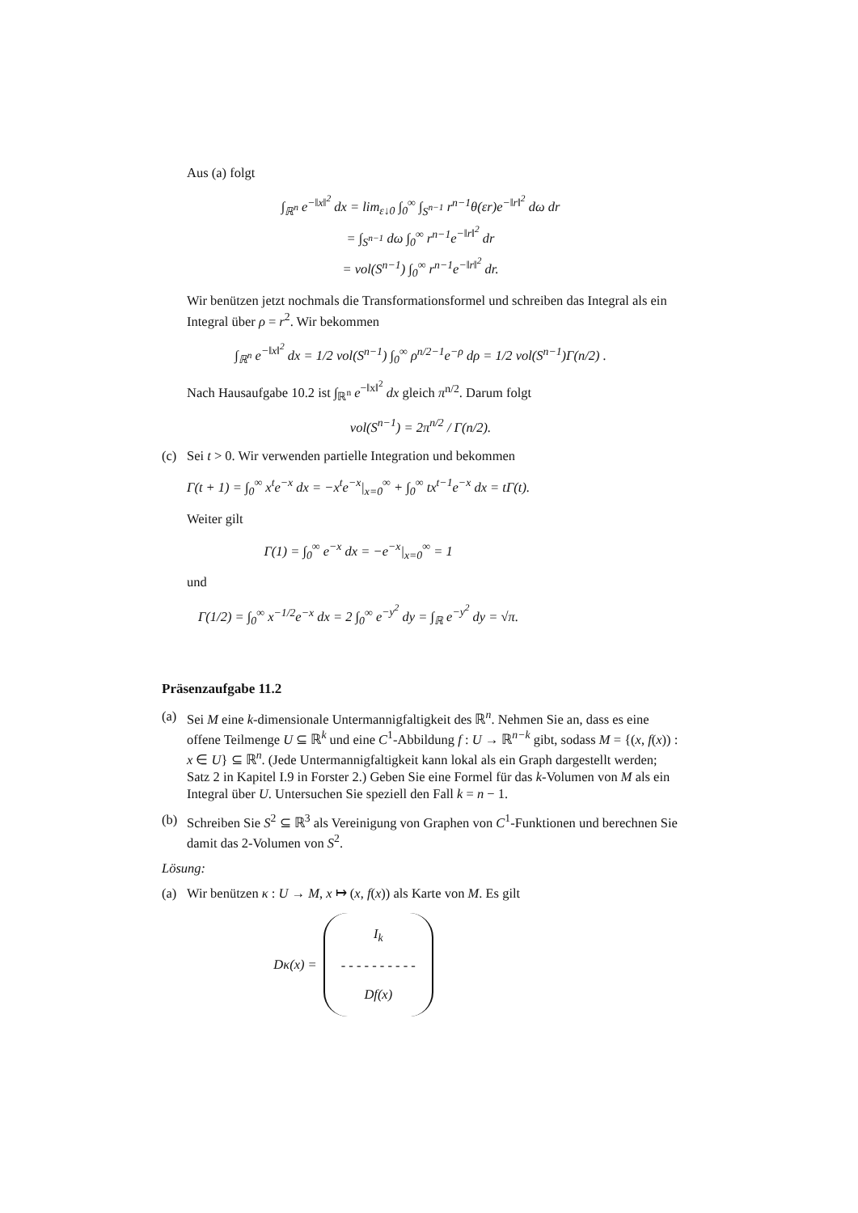Aus (a) folgt
∫<sub>ℝ<sup>n</sup></sub> e<sup>−‖x‖<sup>2</sup></sup> dx = lim<sub>ε↓0</sub> ∫<sub>0</sub><sup>∞</sup> ∫<sub>S<sup>n−1</sup></sub> r<sup>n−1</sup>θ(εr)e<sup>−‖r‖<sup>2</sup></sup> dω dr
= ∫<sub>S<sup>n−1</sup></sub> dω ∫<sub>0</sub><sup>∞</sup> r<sup>n−1</sup>e<sup>−‖r‖<sup>2</sup></sup> dr
= vol(S<sup>n−1</sup>) ∫<sub>0</sub><sup>∞</sup> r<sup>n−1</sup>e<sup>−‖r‖<sup>2</sup></sup> dr.
Wir benützen jetzt nochmals die Transformationsformel und schreiben das Integral als ein Integral über ρ = r<sup>2</sup>. Wir bekommen
∫<sub>ℝ<sup>n</sup></sub> e<sup>−‖x‖<sup>2</sup></sup> dx = 1/2 vol(S<sup>n−1</sup>) ∫<sub>0</sub><sup>∞</sup> ρ<sup>n/2−1</sup>e<sup>−ρ</sup> dρ = 1/2 vol(S<sup>n−1</sup>)Γ(n/2) .
Nach Hausaufgabe 10.2 ist ∫<sub>ℝ<sup>n</sup></sub> e<sup>−‖x‖<sup>2</sup></sup> dx gleich π<sup>n/2</sup>. Darum folgt
vol(S<sup>n−1</sup>) = 2π<sup>n/2</sup> / Γ(n/2).
(c) Sei t > 0. Wir verwenden partielle Integration und bekommen
Γ(t + 1) = ∫<sub>0</sub><sup>∞</sup> x<sup>t</sup>e<sup>−x</sup> dx = −x<sup>t</sup>e<sup>−x</sup>|<sub>x=0</sub><sup>∞</sup> + ∫<sub>0</sub><sup>∞</sup> tx<sup>t−1</sup>e<sup>−x</sup> dx = tΓ(t).
Weiter gilt
Γ(1) = ∫<sub>0</sub><sup>∞</sup> e<sup>−x</sup> dx = −e<sup>−x</sup>|<sub>x=0</sub><sup>∞</sup> = 1
und
Γ(1/2) = ∫<sub>0</sub><sup>∞</sup> x<sup>−1/2</sup>e<sup>−x</sup> dx = 2 ∫<sub>0</sub><sup>∞</sup> e<sup>−y<sup>2</sup></sup> dy = ∫<sub>ℝ</sub> e<sup>−y<sup>2</sup></sup> dy = √π.
Präsenzaufgabe 11.2
(a) Sei M eine k-dimensionale Untermannigfaltigkeit des ℝ<sup>n</sup>. Nehmen Sie an, dass es eine offene Teilmenge U ⊆ ℝ<sup>k</sup> und eine C<sup>1</sup>-Abbildung f : U → ℝ<sup>n−k</sup> gibt, sodass M = {(x, f(x)) : x ∈ U} ⊆ ℝ<sup>n</sup>. (Jede Untermannigfaltigkeit kann lokal als ein Graph dargestellt werden; Satz 2 in Kapitel I.9 in Forster 2.) Geben Sie eine Formel für das k-Volumen von M als ein Integral über U. Untersuchen Sie speziell den Fall k = n − 1.
(b) Schreiben Sie S<sup>2</sup> ⊆ ℝ<sup>3</sup> als Vereinigung von Graphen von C<sup>1</sup>-Funktionen und berechnen Sie damit das 2-Volumen von S<sup>2</sup>.
Lösung:
(a) Wir benützen κ : U → M, x ↦ (x, f(x)) als Karte von M. Es gilt
Dκ(x) = I<sub>k</sub>
- - - - - - - - - -
Df(x)